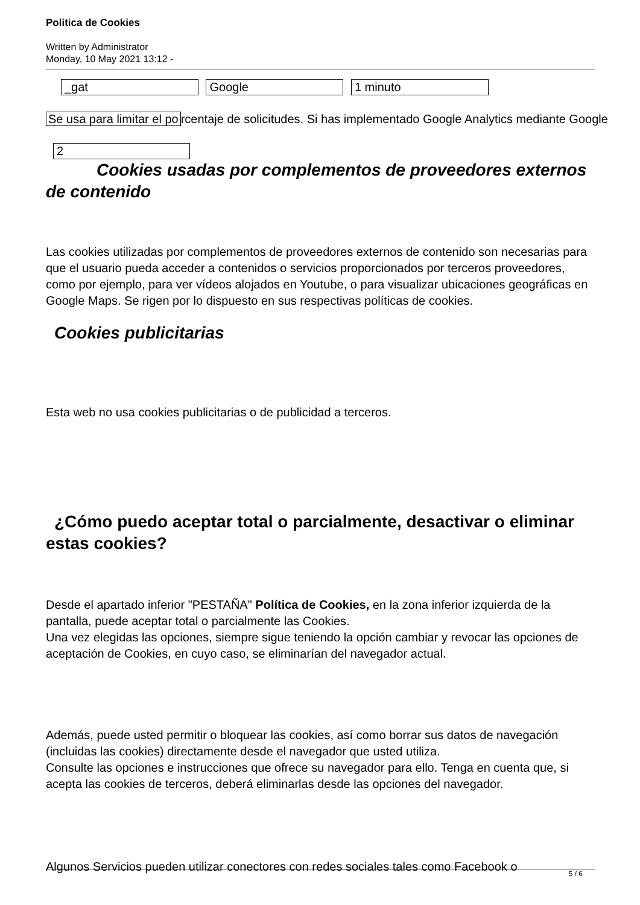Politica de Cookies
Written by Administrator
Monday, 10 May 2021 13:12 -
_gat Google 1 minuto
Se usa para limitar el po rcentaje de solicitudes. Si has implementado Google Analytics mediante Google
2
Cookies usadas por complementos de proveedores externos de contenido
Las cookies utilizadas por complementos de proveedores externos de contenido son necesarias para que el usuario pueda acceder a contenidos o servicios proporcionados por terceros proveedores, como por ejemplo, para ver vídeos alojados en Youtube, o para visualizar ubicaciones geográficas en Google Maps. Se rigen por lo dispuesto en sus respectivas políticas de cookies.
Cookies publicitarias
Esta web no usa cookies publicitarias o de publicidad a terceros.
¿Cómo puedo aceptar total o parcialmente, desactivar o eliminar estas cookies?
Desde el apartado inferior "PESTAÑA" Política de Cookies, en la zona inferior izquierda de la pantalla, puede aceptar total o parcialmente las Cookies.
Una vez elegidas las opciones, siempre sigue teniendo la opción cambiar y revocar las opciones de aceptación de Cookies, en cuyo caso, se eliminarían del navegador actual.
Además, puede usted permitir o bloquear las cookies, así como borrar sus datos de navegación (incluidas las cookies) directamente desde el navegador que usted utiliza.
Consulte las opciones e instrucciones que ofrece su navegador para ello. Tenga en cuenta que, si acepta las cookies de terceros, deberá eliminarlas desde las opciones del navegador.
Algunos Servicios pueden utilizar conectores con redes sociales tales como Facebook o
5 / 6